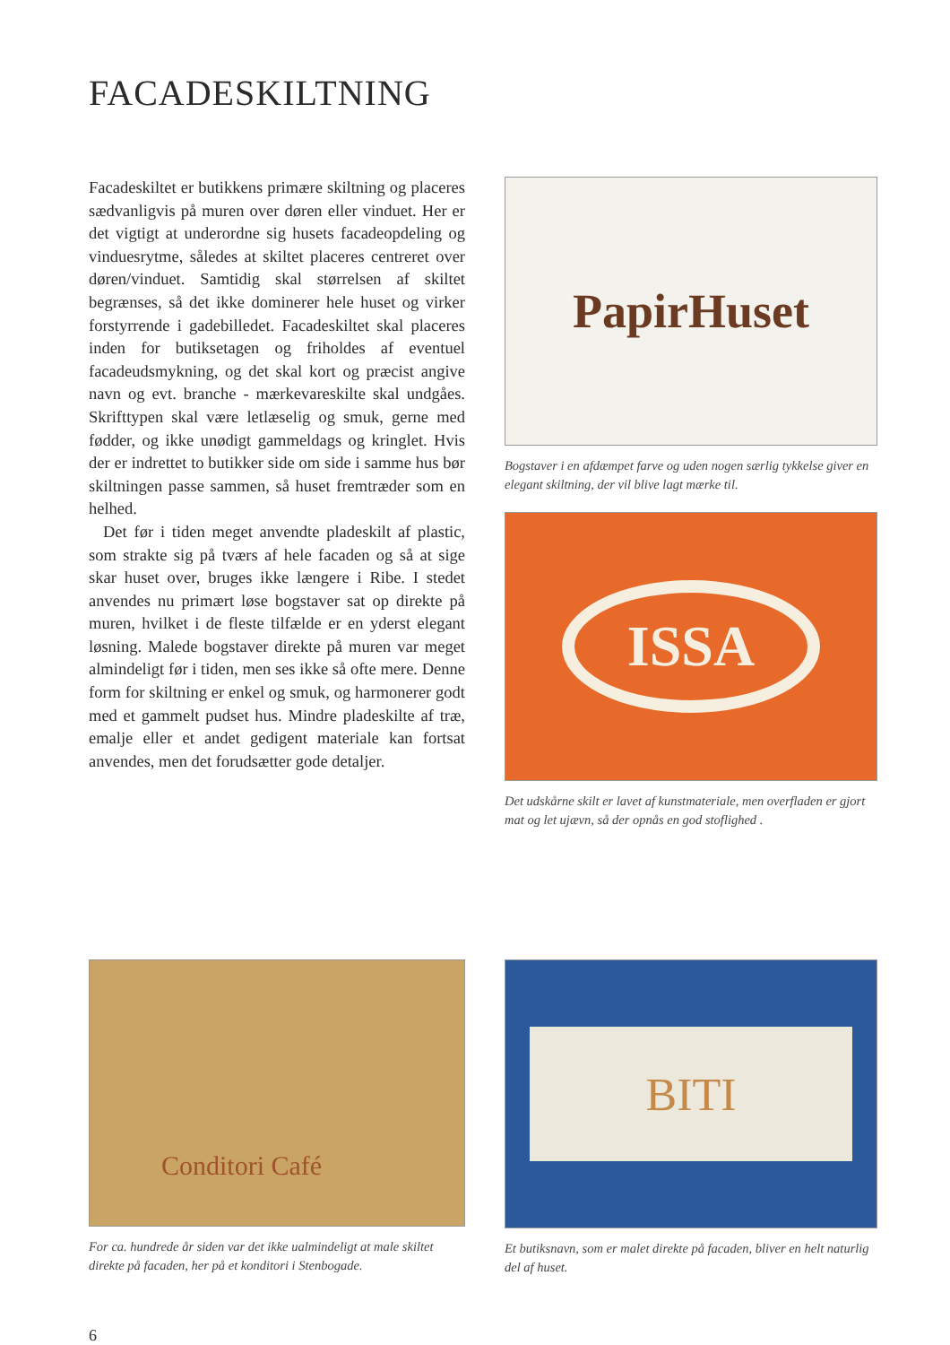FACADESKILTNING
Facadeskiltet er butikkens primære skiltning og placeres sædvanligvis på muren over døren eller vinduet. Her er det vigtigt at underordne sig husets facadeopdeling og vinduesrytme, således at skiltet placeres centreret over døren/vinduet. Samtidig skal størrelsen af skiltet begrænses, så det ikke dominerer hele huset og virker forstyrrende i gadebilledet. Facadeskiltet skal placeres inden for butiksetagen og friholdes af eventuel facadeudsmykning, og det skal kort og præcist angive navn og evt. branche - mærkevareskilte skal undgåes. Skrifttypen skal være letlæselig og smuk, gerne med fødder, og ikke unødigt gammeldags og kringlet. Hvis der er indrettet to butikker side om side i samme hus bør skiltningen passe sammen, så huset fremtræder som en helhed.
Det før i tiden meget anvendte pladeskilt af plastic, som strakte sig på tværs af hele facaden og så at sige skar huset over, bruges ikke længere i Ribe. I stedet anvendes nu primært løse bogstaver sat op direkte på muren, hvilket i de fleste tilfælde er en yderst elegant løsning. Malede bogstaver direkte på muren var meget almindeligt før i tiden, men ses ikke så ofte mere. Denne form for skiltning er enkel og smuk, og harmonerer godt med et gammelt pudset hus. Mindre pladeskilte af træ, emalje eller et andet gedigent materiale kan fortsat anvendes, men det forudsætter gode detaljer.
PapirHuset
Bogstaver i en afdæmpet farve og uden nogen særlig tykkelse giver en elegant skiltning, der vil blive lagt mærke til.
ISSA
Det udskårne skilt er lavet af kunstmateriale, men overfladen er gjort mat og let ujævn, så der opnås en god stoflighed .
Conditori Café
For ca. hundrede år siden var det ikke ualmindeligt at male skiltet direkte på facaden, her på et konditori i Stenbogade.
BITI
Et butiksnavn, som er malet direkte på facaden, bliver en helt naturlig del af huset.
6